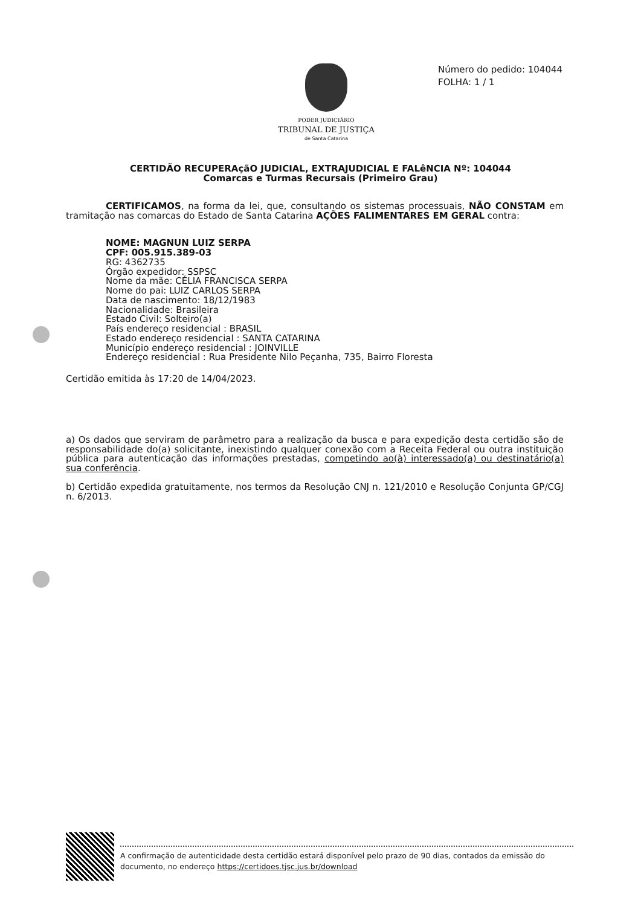PODER JUDICIÁRIO
TRIBUNAL DE JUSTIÇA
de Santa Catarina
Número do pedido: 104044
FOLHA: 1 / 1
CERTIDÃO RECUPERAçãO JUDICIAL, EXTRAJUDICIAL E FALêNCIA Nº: 104044
Comarcas e Turmas Recursais (Primeiro Grau)
CERTIFICAMOS, na forma da lei, que, consultando os sistemas processuais, NÃO CONSTAM em tramitação nas comarcas do Estado de Santa Catarina AÇÕES FALIMENTARES EM GERAL contra:
NOME: MAGNUN LUIZ SERPA
CPF: 005.915.389-03
RG: 4362735
Órgão expedidor: SSPSC
Nome da mãe: CÉLIA FRANCISCA SERPA
Nome do pai: LUIZ CARLOS SERPA
Data de nascimento: 18/12/1983
Nacionalidade: Brasileira
Estado Civil: Solteiro(a)
País endereço residencial : BRASIL
Estado endereço residencial : SANTA CATARINA
Município endereço residencial : JOINVILLE
Endereço residencial : Rua Presidente Nilo Peçanha, 735, Bairro Floresta
Certidão emitida às 17:20 de 14/04/2023.
a) Os dados que serviram de parâmetro para a realização da busca e para expedição desta certidão são de responsabilidade do(a) solicitante, inexistindo qualquer conexão com a Receita Federal ou outra instituição pública para autenticação das informações prestadas, competindo ao(à) interessado(a) ou destinatário(a) sua conferência.
b) Certidão expedida gratuitamente, nos termos da Resolução CNJ n. 121/2010 e Resolução Conjunta GP/CGJ n. 6/2013.
A confirmação de autenticidade desta certidão estará disponível pelo prazo de 90 dias, contados da emissão do documento, no endereço https://certidoes.tjsc.jus.br/download